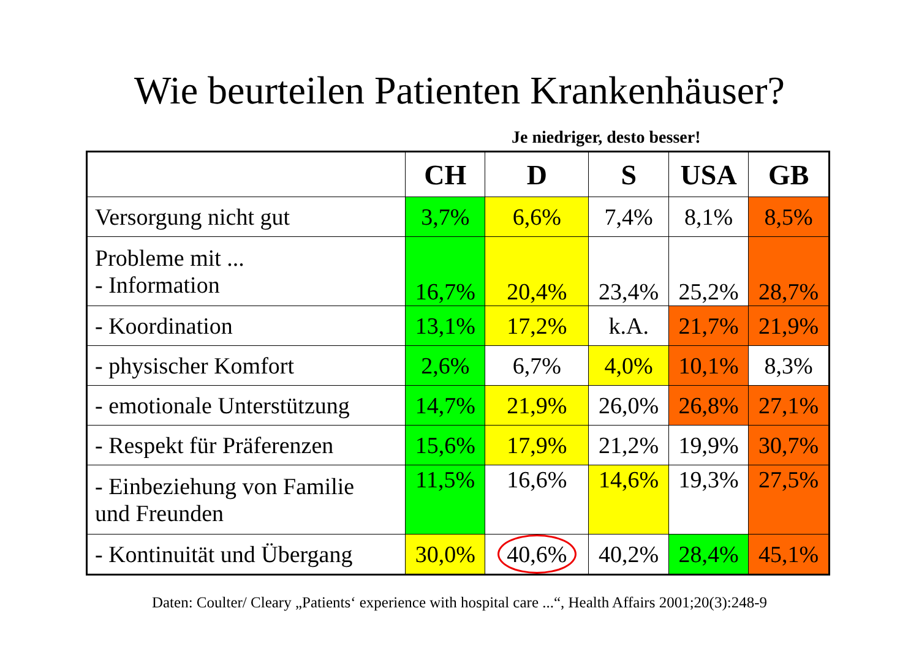Wie beurteilen Patienten Krankenhäuser?
Je niedriger, desto besser!
| | CH | D | S | USA | GB |
| --- | --- | --- | --- | --- | --- |
| Versorgung nicht gut | 3,7% | 6,6% | 7,4% | 8,1% | 8,5% |
| Probleme mit ... - Information | 16,7% | 20,4% | 23,4% | 25,2% | 28,7% |
| - Koordination | 13,1% | 17,2% | k.A. | 21,7% | 21,9% |
| - physischer Komfort | 2,6% | 6,7% | 4,0% | 10,1% | 8,3% |
| - emotionale Unterstützung | 14,7% | 21,9% | 26,0% | 26,8% | 27,1% |
| - Respekt für Präferenzen | 15,6% | 17,9% | 21,2% | 19,9% | 30,7% |
| - Einbeziehung von Familie und Freunden | 11,5% | 16,6% | 14,6% | 19,3% | 27,5% |
| - Kontinuität und Übergang | 30,0% | 40,6% | 40,2% | 28,4% | 45,1% |
Daten: Coulter/ Cleary „Patients‘ experience with hospital care ...“, Health Affairs 2001;20(3):248-9